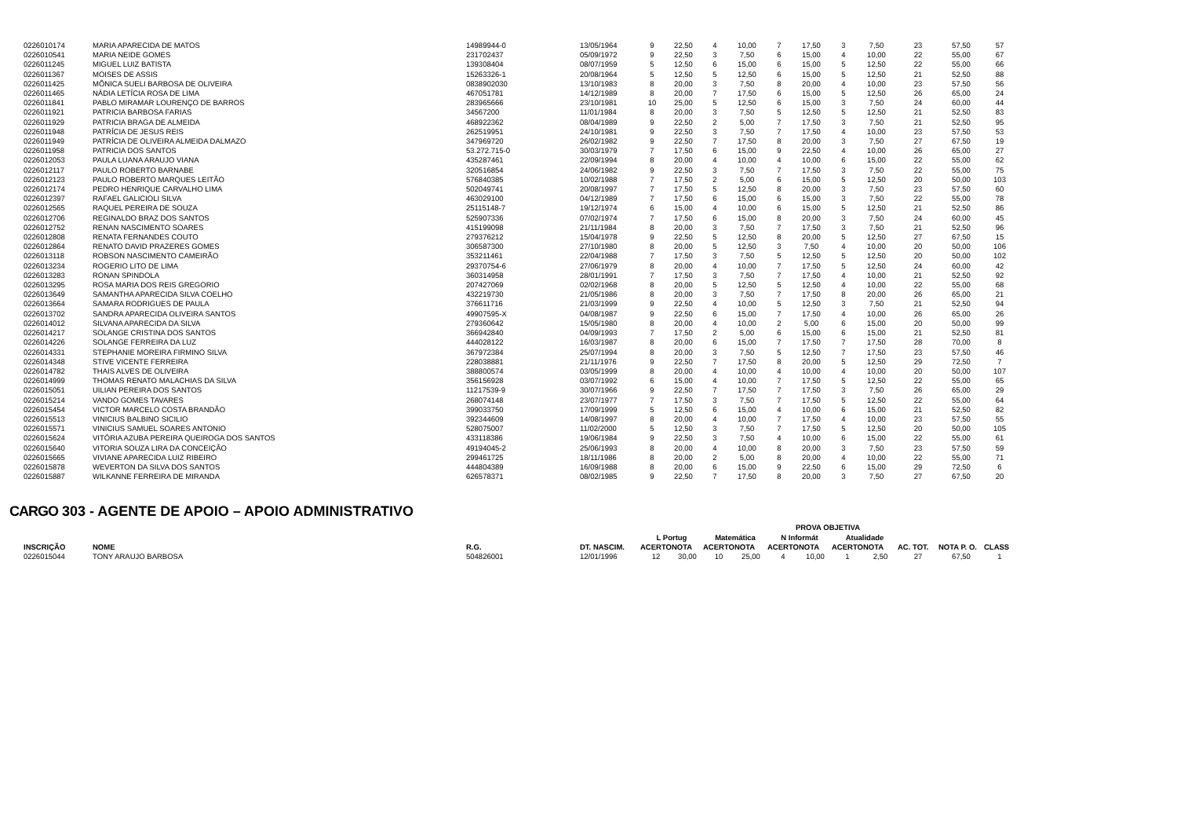| 0226010174 | MARIA APARECIDA DE MATOS | 14989944-0 | 13/05/1964 | 9 | 22,50 | 4 | 10,00 | 7 | 17,50 | 3 | 7,50 | 23 | 57,50 | 57 |
| 0226010541 | MARIA NEIDE GOMES | 231702437 | 05/09/1972 | 9 | 22,50 | 3 | 7,50 | 6 | 15,00 | 4 | 10,00 | 22 | 55,00 | 67 |
| 0226011245 | MIGUEL LUIZ BATISTA | 139308404 | 08/07/1959 | 5 | 12,50 | 6 | 15,00 | 6 | 15,00 | 5 | 12,50 | 22 | 55,00 | 66 |
| 0226011367 | MOISES DE ASSIS | 15263326-1 | 20/08/1964 | 5 | 12,50 | 5 | 12,50 | 6 | 15,00 | 5 | 12,50 | 21 | 52,50 | 88 |
| 0226011425 | MÔNICA SUELI BARBOSA DE OLIVEIRA | 0838902030 | 13/10/1983 | 8 | 20,00 | 3 | 7,50 | 8 | 20,00 | 4 | 10,00 | 23 | 57,50 | 56 |
| 0226011465 | NÁDIA LETÍCIA ROSA DE LIMA | 467051781 | 14/12/1989 | 8 | 20,00 | 7 | 17,50 | 6 | 15,00 | 5 | 12,50 | 26 | 65,00 | 24 |
| 0226011841 | PABLO MIRAMAR LOURENÇO DE BARROS | 283965666 | 23/10/1981 | 10 | 25,00 | 5 | 12,50 | 6 | 15,00 | 3 | 7,50 | 24 | 60,00 | 44 |
| 0226011921 | PATRICIA BARBOSA FARIAS | 34567200 | 11/01/1984 | 8 | 20,00 | 3 | 7,50 | 5 | 12,50 | 5 | 12,50 | 21 | 52,50 | 83 |
| 0226011929 | PATRICIA BRAGA DE ALMEIDA | 468922362 | 08/04/1989 | 9 | 22,50 | 2 | 5,00 | 7 | 17,50 | 3 | 7,50 | 21 | 52,50 | 95 |
| 0226011948 | PATRÍCIA DE JESUS REIS | 262519951 | 24/10/1981 | 9 | 22,50 | 3 | 7,50 | 7 | 17,50 | 4 | 10,00 | 23 | 57,50 | 53 |
| 0226011949 | PATRÍCIA DE OLIVEIRA ALMEIDA DALMAZO | 347969720 | 26/02/1982 | 9 | 22,50 | 7 | 17,50 | 8 | 20,00 | 3 | 7,50 | 27 | 67,50 | 19 |
| 0226011958 | PATRICIA DOS SANTOS | 53.272.715-0 | 30/03/1979 | 7 | 17,50 | 6 | 15,00 | 9 | 22,50 | 4 | 10,00 | 26 | 65,00 | 27 |
| 0226012053 | PAULA LUANA ARAUJO VIANA | 435287461 | 22/09/1994 | 8 | 20,00 | 4 | 10,00 | 4 | 10,00 | 6 | 15,00 | 22 | 55,00 | 62 |
| 0226012117 | PAULO ROBERTO BARNABE | 320516854 | 24/06/1982 | 9 | 22,50 | 3 | 7,50 | 7 | 17,50 | 3 | 7,50 | 22 | 55,00 | 75 |
| 0226012123 | PAULO ROBERTO MARQUES LEITÃO | 576840385 | 10/02/1988 | 7 | 17,50 | 2 | 5,00 | 6 | 15,00 | 5 | 12,50 | 20 | 50,00 | 103 |
| 0226012174 | PEDRO HENRIQUE CARVALHO LIMA | 502049741 | 20/08/1997 | 7 | 17,50 | 5 | 12,50 | 8 | 20,00 | 3 | 7,50 | 23 | 57,50 | 60 |
| 0226012397 | RAFAEL GALICIOLI SILVA | 463029100 | 04/12/1989 | 7 | 17,50 | 6 | 15,00 | 6 | 15,00 | 3 | 7,50 | 22 | 55,00 | 78 |
| 0226012565 | RAQUEL PEREIRA DE SOUZA | 25115148-7 | 19/12/1974 | 6 | 15,00 | 4 | 10,00 | 6 | 15,00 | 5 | 12,50 | 21 | 52,50 | 86 |
| 0226012706 | REGINALDO BRAZ DOS SANTOS | 525907336 | 07/02/1974 | 7 | 17,50 | 6 | 15,00 | 8 | 20,00 | 3 | 7,50 | 24 | 60,00 | 45 |
| 0226012752 | RENAN NASCIMENTO SOARES | 415199098 | 21/11/1984 | 8 | 20,00 | 3 | 7,50 | 7 | 17,50 | 3 | 7,50 | 21 | 52,50 | 96 |
| 0226012808 | RENATA FERNANDES COUTO | 279376212 | 15/04/1978 | 9 | 22,50 | 5 | 12,50 | 8 | 20,00 | 5 | 12,50 | 27 | 67,50 | 15 |
| 0226012864 | RENATO DAVID PRAZERES GOMES | 306587300 | 27/10/1980 | 8 | 20,00 | 5 | 12,50 | 3 | 7,50 | 4 | 10,00 | 20 | 50,00 | 106 |
| 0226013118 | ROBSON NASCIMENTO CAMEIRÃO | 353211461 | 22/04/1988 | 7 | 17,50 | 3 | 7,50 | 5 | 12,50 | 5 | 12,50 | 20 | 50,00 | 102 |
| 0226013234 | ROGERIO LITO DE LIMA | 29370754-6 | 27/06/1979 | 8 | 20,00 | 4 | 10,00 | 7 | 17,50 | 5 | 12,50 | 24 | 60,00 | 42 |
| 0226013283 | RONAN SPINDOLA | 360314958 | 28/01/1991 | 7 | 17,50 | 3 | 7,50 | 7 | 17,50 | 4 | 10,00 | 21 | 52,50 | 92 |
| 0226013295 | ROSA MARIA DOS REIS GREGORIO | 207427069 | 02/02/1968 | 8 | 20,00 | 5 | 12,50 | 5 | 12,50 | 4 | 10,00 | 22 | 55,00 | 68 |
| 0226013649 | SAMANTHA APARECIDA SILVA COELHO | 432219730 | 21/05/1986 | 8 | 20,00 | 3 | 7,50 | 7 | 17,50 | 8 | 20,00 | 26 | 65,00 | 21 |
| 0226013664 | SAMARA RODRIGUES DE PAULA | 376611716 | 21/03/1999 | 9 | 22,50 | 4 | 10,00 | 5 | 12,50 | 3 | 7,50 | 21 | 52,50 | 94 |
| 0226013702 | SANDRA APARECIDA OLIVEIRA SANTOS | 49907595-X | 04/08/1987 | 9 | 22,50 | 6 | 15,00 | 7 | 17,50 | 4 | 10,00 | 26 | 65,00 | 26 |
| 0226014012 | SILVANA APARECIDA DA SILVA | 279360642 | 15/05/1980 | 8 | 20,00 | 4 | 10,00 | 2 | 5,00 | 6 | 15,00 | 20 | 50,00 | 99 |
| 0226014217 | SOLANGE CRISTINA DOS SANTOS | 366942840 | 04/09/1993 | 7 | 17,50 | 2 | 5,00 | 6 | 15,00 | 6 | 15,00 | 21 | 52,50 | 81 |
| 0226014226 | SOLANGE FERREIRA DA LUZ | 444028122 | 16/03/1987 | 8 | 20,00 | 6 | 15,00 | 7 | 17,50 | 7 | 17,50 | 28 | 70,00 | 8 |
| 0226014331 | STEPHANIE MOREIRA FIRMINO SILVA | 367972384 | 25/07/1994 | 8 | 20,00 | 3 | 7,50 | 5 | 12,50 | 7 | 17,50 | 23 | 57,50 | 46 |
| 0226014348 | STIVE VICENTE FERREIRA | 228038881 | 21/11/1976 | 9 | 22,50 | 7 | 17,50 | 8 | 20,00 | 5 | 12,50 | 29 | 72,50 | 7 |
| 0226014782 | THAIS ALVES DE OLIVEIRA | 388800574 | 03/05/1999 | 8 | 20,00 | 4 | 10,00 | 4 | 10,00 | 4 | 10,00 | 20 | 50,00 | 107 |
| 0226014999 | THOMAS RENATO MALACHIAS DA SILVA | 356156928 | 03/07/1992 | 6 | 15,00 | 4 | 10,00 | 7 | 17,50 | 5 | 12,50 | 22 | 55,00 | 65 |
| 0226015051 | UILIAN PEREIRA DOS SANTOS | 11217539-9 | 30/07/1966 | 9 | 22,50 | 7 | 17,50 | 7 | 17,50 | 3 | 7,50 | 26 | 65,00 | 29 |
| 0226015214 | VANDO GOMES TAVARES | 268074148 | 23/07/1977 | 7 | 17,50 | 3 | 7,50 | 7 | 17,50 | 5 | 12,50 | 22 | 55,00 | 64 |
| 0226015454 | VICTOR MARCELO COSTA BRANDÃO | 399033750 | 17/09/1999 | 5 | 12,50 | 6 | 15,00 | 4 | 10,00 | 6 | 15,00 | 21 | 52,50 | 82 |
| 0226015513 | VINICIUS BALBINO SICILIO | 392344609 | 14/08/1997 | 8 | 20,00 | 4 | 10,00 | 7 | 17,50 | 4 | 10,00 | 23 | 57,50 | 55 |
| 0226015571 | VINICIUS SAMUEL SOARES ANTONIO | 528075007 | 11/02/2000 | 5 | 12,50 | 3 | 7,50 | 7 | 17,50 | 5 | 12,50 | 20 | 50,00 | 105 |
| 0226015624 | VITÓRIA AZUBA PEREIRA QUEIROGA DOS SANTOS | 433118386 | 19/06/1984 | 9 | 22,50 | 3 | 7,50 | 4 | 10,00 | 6 | 15,00 | 22 | 55,00 | 61 |
| 0226015640 | VITORIA SOUZA LIRA DA CONCEIÇÃO | 49194045-2 | 25/06/1993 | 8 | 20,00 | 4 | 10,00 | 8 | 20,00 | 3 | 7,50 | 23 | 57,50 | 59 |
| 0226015665 | VIVIANE APARECIDA LUIZ RIBEIRO | 299461725 | 18/11/1986 | 8 | 20,00 | 2 | 5,00 | 8 | 20,00 | 4 | 10,00 | 22 | 55,00 | 71 |
| 0226015878 | WEVERTON DA SILVA DOS SANTOS | 444804389 | 16/09/1988 | 8 | 20,00 | 6 | 15,00 | 9 | 22,50 | 6 | 15,00 | 29 | 72,50 | 6 |
| 0226015887 | WILKANNE FERREIRA DE MIRANDA | 626578371 | 08/02/1985 | 9 | 22,50 | 7 | 17,50 | 8 | 20,00 | 3 | 7,50 | 27 | 67,50 | 20 |
CARGO 303 - AGENTE DE APOIO – APOIO ADMINISTRATIVO
| | | | | PROVA OBJETIVA | | | | | | | | | | |
| --- | --- | --- | --- | --- | --- | --- | --- | --- | --- | --- | --- | --- | --- | --- |
| | | | | L Portug | | Matemática | | N Informát | | Atualidade | | | | |
| INSCRIÇÃO | NOME | R.G. | DT. NASCIM. | ACERTO | NOTA | ACERTO | NOTA | ACERTO | NOTA | ACERTO | NOTA | AC. TOT. | NOTA P. O. | CLASS |
| 0226015044 | TONY ARAUJO BARBOSA | 504826001 | 12/01/1996 | 12 | 30,00 | 10 | 25,00 | 4 | 10,00 | 1 | 2,50 | 27 | 67,50 | 1 |